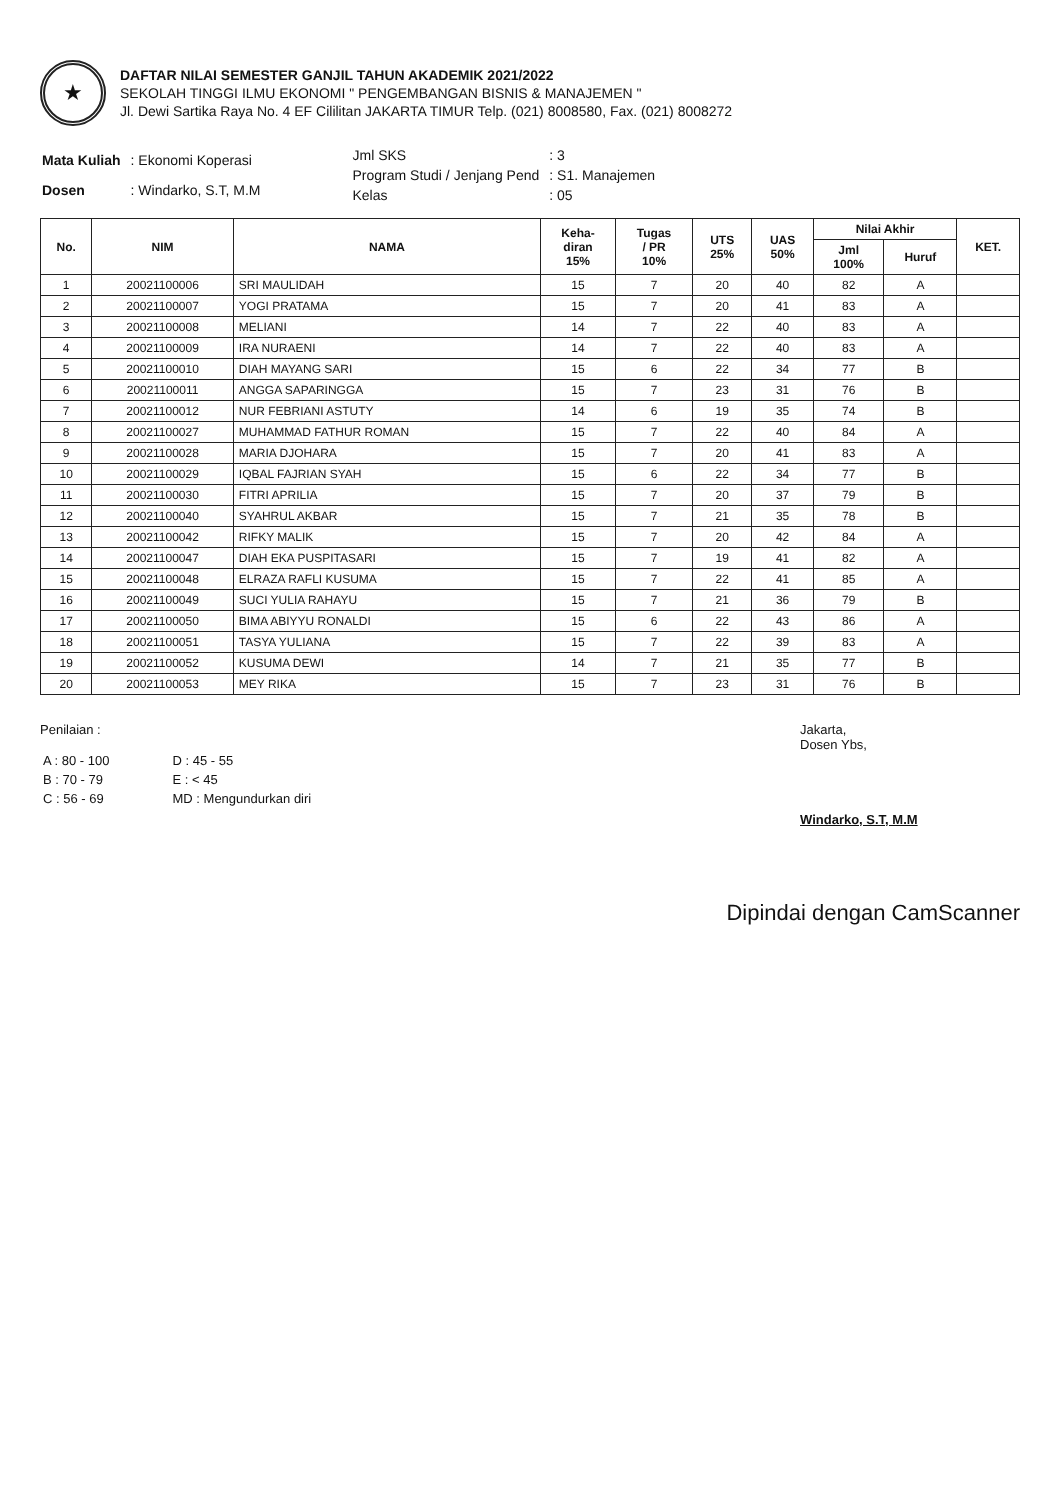★
DAFTAR NILAI SEMESTER GANJIL TAHUN AKADEMIK 2021/2022
SEKOLAH TINGGI ILMU EKONOMI " PENGEMBANGAN BISNIS & MANAJEMEN "
Jl. Dewi Sartika Raya No. 4 EF Cililitan JAKARTA TIMUR Telp. (021) 8008580, Fax. (021) 8008272
| Mata Kuliah | : Ekonomi Koperasi |
| Dosen | : Windarko, S.T, M.M |
| Jml SKS | : 3 |
| Program Studi / Jenjang Pend | : S1. Manajemen |
| Kelas | : 05 |
| No. | NIM | NAMA | Keha- diran 15% | Tugas / PR 10% | UTS 25% | UAS 50% | Nilai Akhir | | KET. |
| --- | --- | --- | --- | --- | --- | --- | --- | --- | --- |
| | | | | | | | Jml 100% | Huruf | |
| 1 | 20021100006 | SRI MAULIDAH | 15 | 7 | 20 | 40 | 82 | A | |
| 2 | 20021100007 | YOGI PRATAMA | 15 | 7 | 20 | 41 | 83 | A | |
| 3 | 20021100008 | MELIANI | 14 | 7 | 22 | 40 | 83 | A | |
| 4 | 20021100009 | IRA NURAENI | 14 | 7 | 22 | 40 | 83 | A | |
| 5 | 20021100010 | DIAH MAYANG SARI | 15 | 6 | 22 | 34 | 77 | B | |
| 6 | 20021100011 | ANGGA SAPARINGGA | 15 | 7 | 23 | 31 | 76 | B | |
| 7 | 20021100012 | NUR FEBRIANI ASTUTY | 14 | 6 | 19 | 35 | 74 | B | |
| 8 | 20021100027 | MUHAMMAD FATHUR ROMAN | 15 | 7 | 22 | 40 | 84 | A | |
| 9 | 20021100028 | MARIA DJOHARA | 15 | 7 | 20 | 41 | 83 | A | |
| 10 | 20021100029 | IQBAL FAJRIAN SYAH | 15 | 6 | 22 | 34 | 77 | B | |
| 11 | 20021100030 | FITRI APRILIA | 15 | 7 | 20 | 37 | 79 | B | |
| 12 | 20021100040 | SYAHRUL AKBAR | 15 | 7 | 21 | 35 | 78 | B | |
| 13 | 20021100042 | RIFKY MALIK | 15 | 7 | 20 | 42 | 84 | A | |
| 14 | 20021100047 | DIAH EKA PUSPITASARI | 15 | 7 | 19 | 41 | 82 | A | |
| 15 | 20021100048 | ELRAZA RAFLI KUSUMA | 15 | 7 | 22 | 41 | 85 | A | |
| 16 | 20021100049 | SUCI YULIA RAHAYU | 15 | 7 | 21 | 36 | 79 | B | |
| 17 | 20021100050 | BIMA ABIYYU RONALDI | 15 | 6 | 22 | 43 | 86 | A | |
| 18 | 20021100051 | TASYA YULIANA | 15 | 7 | 22 | 39 | 83 | A | |
| 19 | 20021100052 | KUSUMA DEWI | 14 | 7 | 21 | 35 | 77 | B | |
| 20 | 20021100053 | MEY RIKA | 15 | 7 | 23 | 31 | 76 | B | |
Penilaian :
| A : 80 - 100 | D : 45 - 55 |
| B : 70 - 79 | E : < 45 |
| C : 56 - 69 | MD : Mengundurkan diri |
Jakarta,
Dosen Ybs,
Windarko, S.T, M.M
Dipindai dengan CamScanner